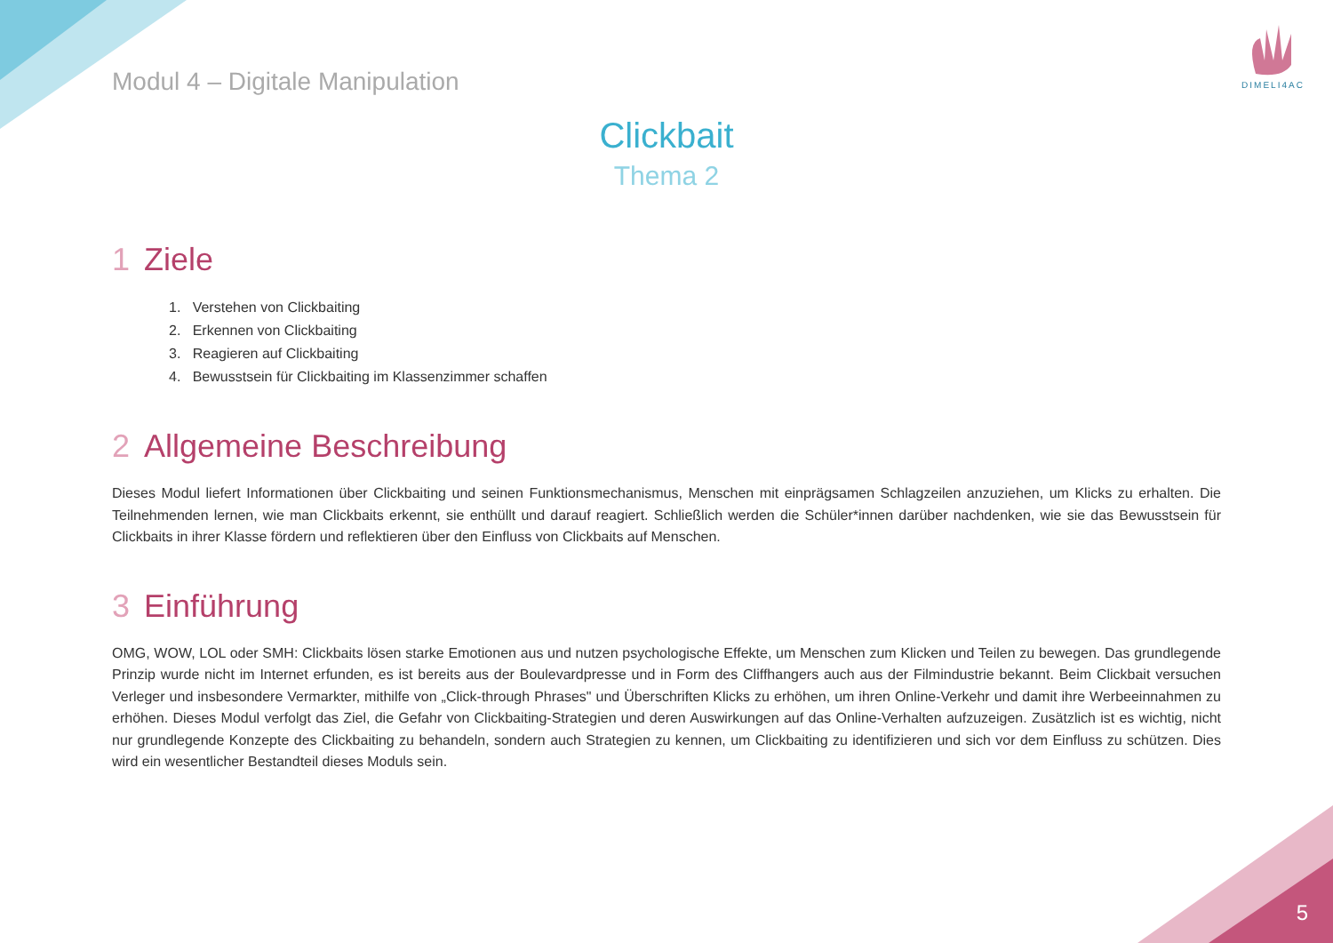DIMELI4AC
Modul 4 – Digitale Manipulation
Clickbait
Thema 2
1 Ziele
1. Verstehen von Clickbaiting
2. Erkennen von Clickbaiting
3. Reagieren auf Clickbaiting
4. Bewusstsein für Clickbaiting im Klassenzimmer schaffen
2 Allgemeine Beschreibung
Dieses Modul liefert Informationen über Clickbaiting und seinen Funktionsmechanismus, Menschen mit einprägsamen Schlagzeilen anzuziehen, um Klicks zu erhalten. Die Teilnehmenden lernen, wie man Clickbaits erkennt, sie enthüllt und darauf reagiert. Schließlich werden die Schüler*innen darüber nachdenken, wie sie das Bewusstsein für Clickbaits in ihrer Klasse fördern und reflektieren über den Einfluss von Clickbaits auf Menschen.
3 Einführung
OMG, WOW, LOL oder SMH: Clickbaits lösen starke Emotionen aus und nutzen psychologische Effekte, um Menschen zum Klicken und Teilen zu bewegen. Das grundlegende Prinzip wurde nicht im Internet erfunden, es ist bereits aus der Boulevardpresse und in Form des Cliffhangers auch aus der Filmindustrie bekannt. Beim Clickbait versuchen Verleger und insbesondere Vermarkter, mithilfe von „Click-through Phrases" und Überschriften Klicks zu erhöhen, um ihren Online-Verkehr und damit ihre Werbeeinnahmen zu erhöhen. Dieses Modul verfolgt das Ziel, die Gefahr von Clickbaiting-Strategien und deren Auswirkungen auf das Online-Verhalten aufzuzeigen. Zusätzlich ist es wichtig, nicht nur grundlegende Konzepte des Clickbaiting zu behandeln, sondern auch Strategien zu kennen, um Clickbaiting zu identifizieren und sich vor dem Einfluss zu schützen. Dies wird ein wesentlicher Bestandteil dieses Moduls sein.
5